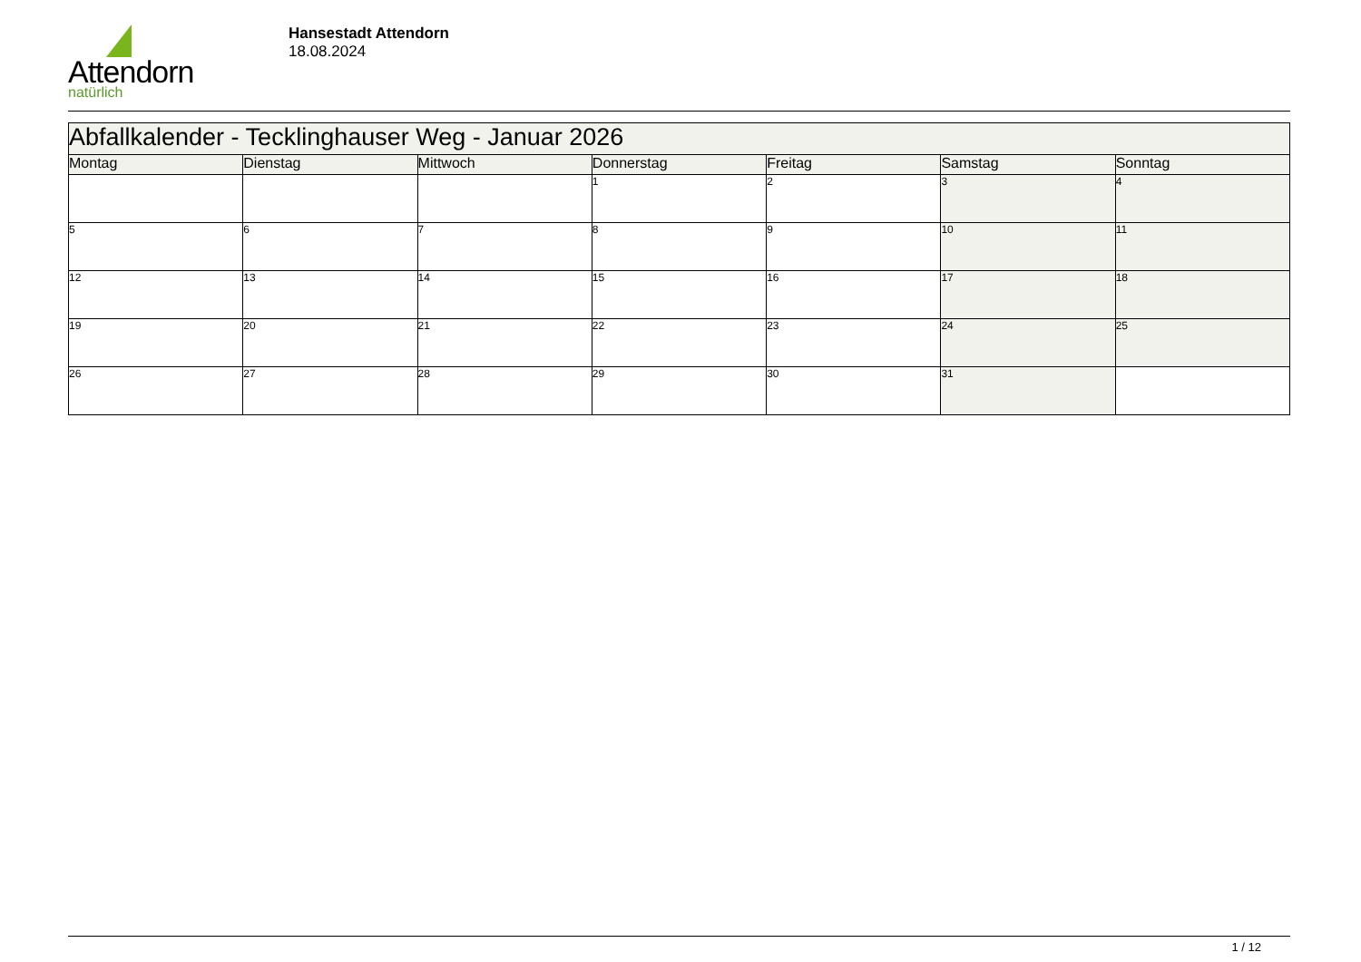Attendorn
natürlich
Hansestadt Attendorn
18.08.2024
| Abfallkalender - Tecklinghauser Weg - Januar 2026 | | | | | | |
| --- | --- | --- | --- | --- | --- | --- |
| Montag | Dienstag | Mittwoch | Donnerstag | Freitag | Samstag | Sonntag |
| | | | 1 | 2 | 3 | 4 |
| 5 | 6 | 7 | 8 | 9 | 10 | 11 |
| 12 | 13 | 14 | 15 | 16 | 17 | 18 |
| 19 | 20 | 21 | 22 | 23 | 24 | 25 |
| 26 | 27 | 28 | 29 | 30 | 31 | |
1 / 12